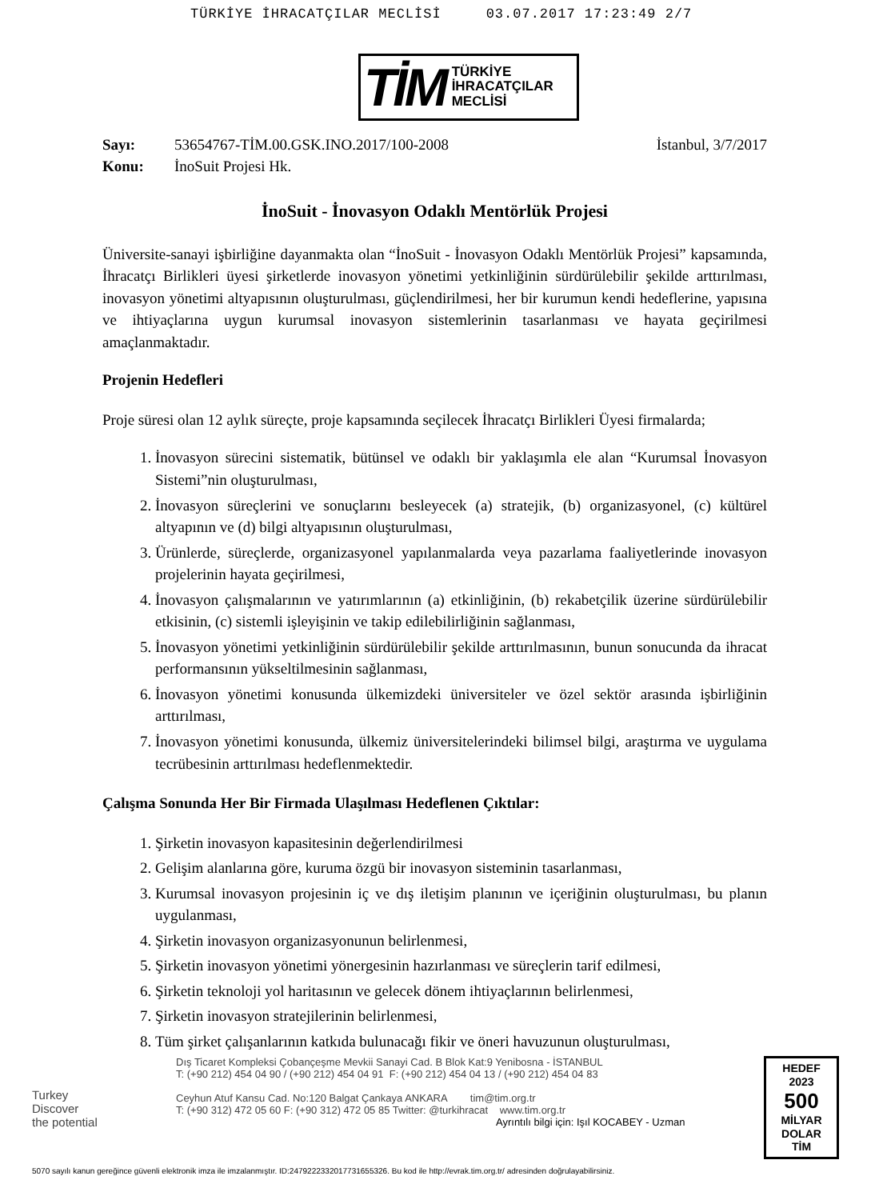TÜRKİYE İHRACATÇILAR MECLİSİ 03.07.2017 17:23:49 2/7
TİM TÜRKİYE
İHRACATÇILAR
MECLİSİ
Sayı: 53654767-TİM.00.GSK.INO.2017/100-2008 İstanbul, 3/7/2017
Konu: İnoSuit Projesi Hk.
İnoSuit - İnovasyon Odaklı Mentörlük Projesi
Üniversite-sanayi işbirliğine dayanmakta olan “İnoSuit - İnovasyon Odaklı Mentörlük Projesi” kapsamında, İhracatçı Birlikleri üyesi şirketlerde inovasyon yönetimi yetkinliğinin sürdürülebilir şekilde arttırılması, inovasyon yönetimi altyapısının oluşturulması, güçlendirilmesi, her bir kurumun kendi hedeflerine, yapısına ve ihtiyaçlarına uygun kurumsal inovasyon sistemlerinin tasarlanması ve hayata geçirilmesi amaçlanmaktadır.
Projenin Hedefleri
Proje süresi olan 12 aylık süreçte, proje kapsamında seçilecek İhracatçı Birlikleri Üyesi firmalarda;
1. İnovasyon sürecini sistematik, bütünsel ve odaklı bir yaklaşımla ele alan “Kurumsal İnovasyon Sistemi”nin oluşturulması,
2. İnovasyon süreçlerini ve sonuçlarını besleyecek (a) stratejik, (b) organizasyonel, (c) kültürel altyapının ve (d) bilgi altyapısının oluşturulması,
3. Ürünlerde, süreçlerde, organizasyonel yapılanmalarda veya pazarlama faaliyetlerinde inovasyon projelerinin hayata geçirilmesi,
4. İnovasyon çalışmalarının ve yatırımlarının (a) etkinliğinin, (b) rekabetçilik üzerine sürdürülebilir etkisinin, (c) sistemli işleyişinin ve takip edilebilirliğinin sağlanması,
5. İnovasyon yönetimi yetkinliğinin sürdürülebilir şekilde arttırılmasının, bunun sonucunda da ihracat performansının yükseltilmesinin sağlanması,
6. İnovasyon yönetimi konusunda ülkemizdeki üniversiteler ve özel sektör arasında işbirliğinin arttırılması,
7. İnovasyon yönetimi konusunda, ülkemiz üniversitelerindeki bilimsel bilgi, araştırma ve uygulama tecrübesinin arttırılması hedeflenmektedir.
Çalışma Sonunda Her Bir Firmada Ulaşılması Hedeflenen Çıktılar:
1. Şirketin inovasyon kapasitesinin değerlendirilmesi
2. Gelişim alanlarına göre, kuruma özgü bir inovasyon sisteminin tasarlanması,
3. Kurumsal inovasyon projesinin iç ve dış iletişim planının ve içeriğinin oluşturulması, bu planın uygulanması,
4. Şirketin inovasyon organizasyonunun belirlenmesi,
5. Şirketin inovasyon yönetimi yönergesinin hazırlanması ve süreçlerin tarif edilmesi,
6. Şirketin teknoloji yol haritasının ve gelecek dönem ihtiyaçlarının belirlenmesi,
7. Şirketin inovasyon stratejilerinin belirlenmesi,
8. Tüm şirket çalışanlarının katkıda bulunacağı fikir ve öneri havuzunun oluşturulması,
Turkey
Discover
the potential
Dış Ticaret Kompleksi Çobançeşme Mevkii Sanayi Cad. B Blok Kat:9 Yenibosna - İSTANBUL
T: (+90 212) 454 04 90 / (+90 212) 454 04 91 F: (+90 212) 454 04 13 / (+90 212) 454 04 83
Ceyhun Atuf Kansu Cad. No:120 Balgat Çankaya ANKARA tim@tim.org.tr
T: (+90 312) 472 05 60 F: (+90 312) 472 05 85 Twitter: @turkihracat www.tim.org.tr
Ayrıntılı bilgi için: Işıl KOCABEY - Uzman
HEDEF
2023
500
MİLYAR
DOLAR
TİM
5070 sayılı kanun gereğince güvenli elektronik imza ile imzalanmıştır. ID:2479222332017731655326. Bu kod ile http://evrak.tim.org.tr/ adresinden doğrulayabilirsiniz.